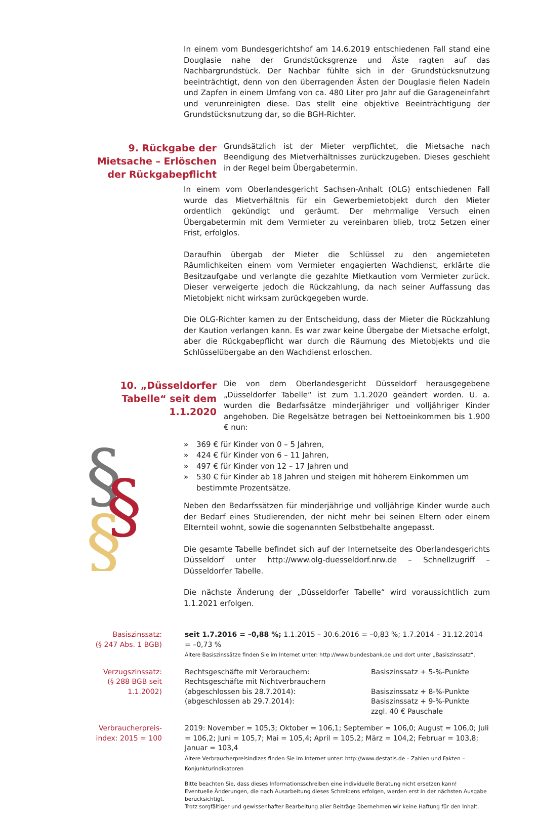In einem vom Bundesgerichtshof am 14.6.2019 entschiedenen Fall stand eine Douglasie nahe der Grundstücksgrenze und Äste ragten auf das Nachbargrundstück. Der Nachbar fühlte sich in der Grundstücksnutzung beeinträchtigt, denn von den überragenden Ästen der Douglasie fielen Nadeln und Zapfen in einem Umfang von ca. 480 Liter pro Jahr auf die Garageneinfahrt und verunreinigten diese. Das stellt eine objektive Beeinträchtigung der Grundstücksnutzung dar, so die BGH-Richter.
9. Rückgabe der Mietsache – Erlöschen der Rückgabepflicht
Grundsätzlich ist der Mieter verpflichtet, die Mietsache nach Beendigung des Mietverhältnisses zurückzugeben. Dieses geschieht in der Regel beim Übergabetermin.
In einem vom Oberlandesgericht Sachsen-Anhalt (OLG) entschiedenen Fall wurde das Mietverhältnis für ein Gewerbemietobjekt durch den Mieter ordentlich gekündigt und geräumt. Der mehrmalige Versuch einen Übergabetermin mit dem Vermieter zu vereinbaren blieb, trotz Setzen einer Frist, erfolglos.
Daraufhin übergab der Mieter die Schlüssel zu den angemieteten Räumlichkeiten einem vom Vermieter engagierten Wachdienst, erklärte die Besitzaufgabe und verlangte die gezahlte Mietkaution vom Vermieter zurück. Dieser verweigerte jedoch die Rückzahlung, da nach seiner Auffassung das Mietobjekt nicht wirksam zurückgegeben wurde.
Die OLG-Richter kamen zu der Entscheidung, dass der Mieter die Rückzahlung der Kaution verlangen kann. Es war zwar keine Übergabe der Mietsache erfolgt, aber die Rückgabepflicht war durch die Räumung des Mietobjekts und die Schlüsselübergabe an den Wachdienst erloschen.
10. „Düsseldorfer Tabelle“ seit dem 1.1.2020
Die von dem Oberlandesgericht Düsseldorf herausgegebene „Düsseldorfer Tabelle“ ist zum 1.1.2020 geändert worden. U. a. wurden die Bedarfssätze minderjähriger und volljähriger Kinder angehoben. Die Regelsätze betragen bei Nettoeinkommen bis 1.900 € nun:
§
§
§
» 369 € für Kinder von 0 – 5 Jahren,
» 424 € für Kinder von 6 – 11 Jahren,
» 497 € für Kinder von 12 – 17 Jahren und
» 530 € für Kinder ab 18 Jahren und steigen mit höherem Einkommen um bestimmte Prozentsätze.
Neben den Bedarfssätzen für minderjährige und volljährige Kinder wurde auch der Bedarf eines Studierenden, der nicht mehr bei seinen Eltern oder einem Elternteil wohnt, sowie die sogenannten Selbstbehalte angepasst.
Die gesamte Tabelle befindet sich auf der Internetseite des Oberlandesgerichts Düsseldorf unter http://www.olg-duesseldorf.nrw.de – Schnellzugriff – Düsseldorfer Tabelle.
Die nächste Änderung der „Düsseldorfer Tabelle“ wird voraussichtlich zum 1.1.2021 erfolgen.
| Basiszinssatz: (§ 247 Abs. 1 BGB) | seit 1.7.2016 = –0,88 %; 1.1.2015 – 30.6.2016 = –0,83 %; 1.7.2014 – 31.12.2014 = –0,73 % Ältere Basiszinssätze finden Sie im Internet unter: http://www.bundesbank.de und dort unter „Basiszinssatz“. | |
| Verzugszinssatz: (§ 288 BGB seit 1.1.2002) | Rechtsgeschäfte mit Verbrauchern: Rechtsgeschäfte mit Nichtverbrauchern (abgeschlossen bis 28.7.2014): (abgeschlossen ab 29.7.2014): | Basiszinssatz + 5-%-Punkte Basiszinssatz + 8-%-Punkte Basiszinssatz + 9-%-Punkte zzgl. 40 € Pauschale |
| Verbraucherpreis- index: 2015 = 100 | 2019: November = 105,3; Oktober = 106,1; September = 106,0; August = 106,0; Juli = 106,2; Juni = 105,7; Mai = 105,4; April = 105,2; März = 104,2; Februar = 103,8; Januar = 103,4 Ältere Verbraucherpreisindizes finden Sie im Internet unter: http://www.destatis.de – Zahlen und Fakten – Konjunkturindikatoren Bitte beachten Sie, dass dieses Informationsschreiben eine individuelle Beratung nicht ersetzen kann! Eventuelle Änderungen, die nach Ausarbeitung dieses Schreibens erfolgen, werden erst in der nächsten Ausgabe berücksichtigt. Trotz sorgfältiger und gewissenhafter Bearbeitung aller Beiträge übernehmen wir keine Haftung für den Inhalt. | |